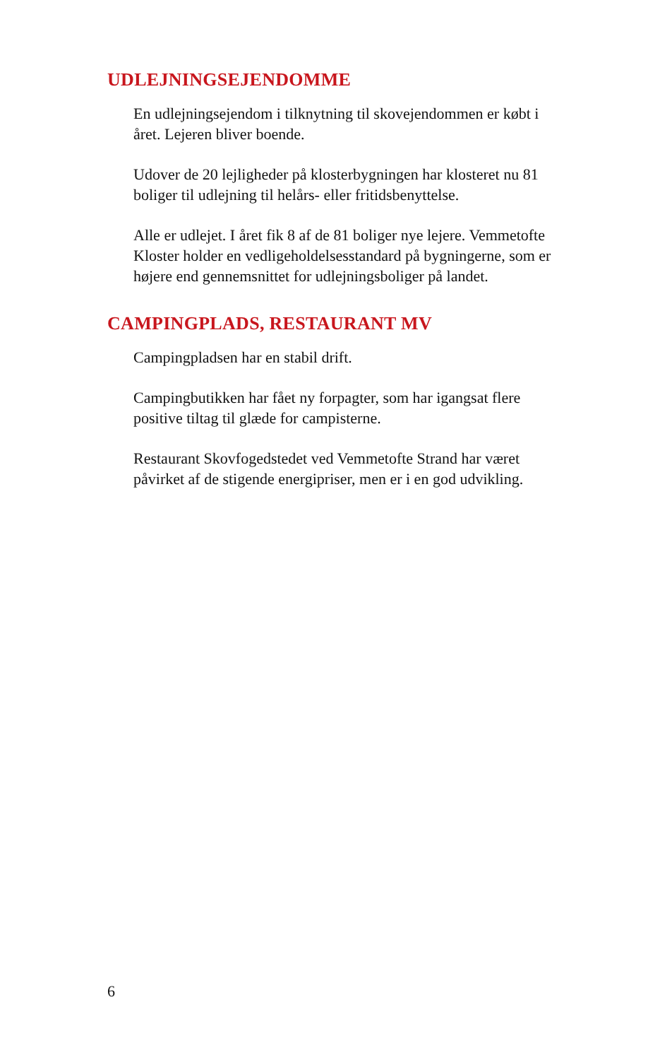UDLEJNINGSEJENDOMME
En udlejningsejendom i tilknytning til skovejendommen er købt i året. Lejeren bliver boende.
Udover de 20 lejligheder på klosterbygningen har klosteret nu 81 boliger til udlejning til helårs- eller fritidsbenyttelse.
Alle er udlejet. I året fik 8 af de 81 boliger nye lejere. Vemmetofte Kloster holder en vedligeholdelsesstandard på bygningerne, som er højere end gennemsnittet for udlejningsboliger på landet.
CAMPINGPLADS, RESTAURANT MV
Campingpladsen har en stabil drift.
Campingbutikken har fået ny forpagter, som har igangsat flere positive tiltag til glæde for campisterne.
Restaurant Skovfogedstedet ved Vemmetofte Strand har været påvirket af de stigende energipriser, men er i en god udvikling.
6